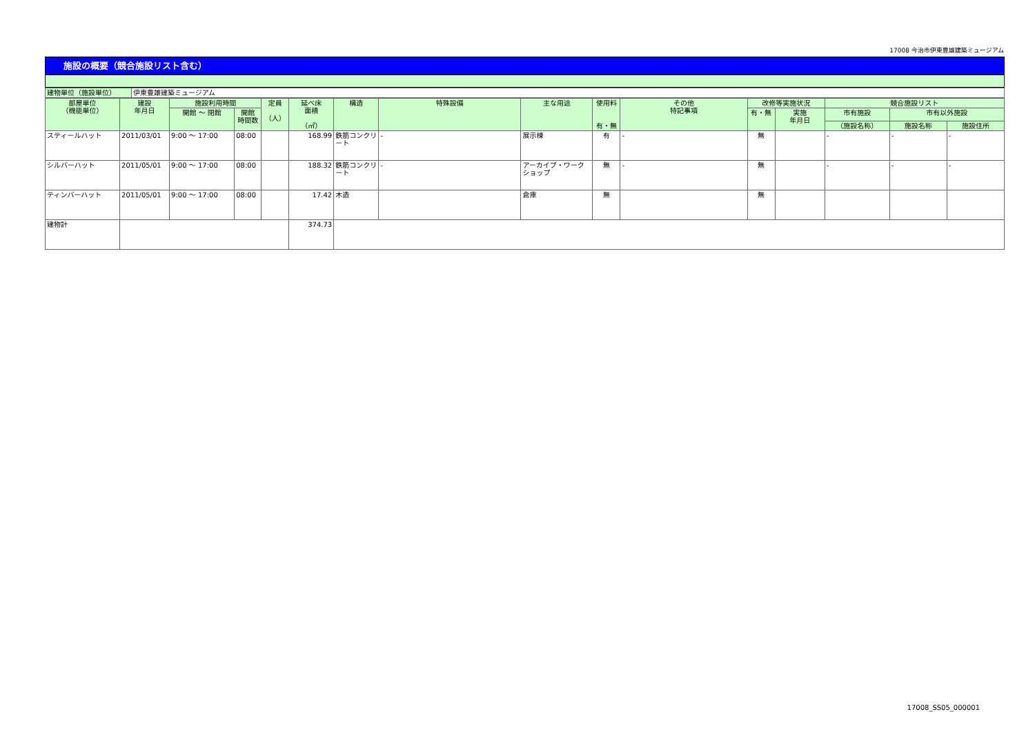17008 今治市伊東豊雄建築ミュージアム
施設の概要（競合施設リスト含む）
| 建物単位（施設単位） | 伊東豊雄建築ミュージアム |
| 部屋単位 （機能単位） | 建設 年月日 | 施設利用時間 | | 定員 （人） | 延べ床 面積 （㎡） | 構造 | 特殊設備 | 主な用途 | 使用料 有・無 | その他 特記事項 | 改修等実施状況 | | 競合施設リスト | | |
| --- | --- | --- | --- | --- | --- | --- | --- | --- | --- | --- | --- | --- | --- | --- | --- |
| | | 開館 〜 閉館 | 開館 時間数 | | | | | | | | 有・無 | 実施 年月日 | 市有施設 | 市有以外施設 | |
| | | | | | | | | | | | | | （施設名称） | 施設名称 | 施設住所 |
| スティールハット | 2011/03/01 | 9:00 〜 17:00 | 08:00 | | 168.99 | 鉄筋コンクリート | - | 展示棟 | 有 | - | 無 | | - | - | - |
| シルバーハット | 2011/05/01 | 9:00 〜 17:00 | 08:00 | | 188.32 | 鉄筋コンクリート | - | アーカイブ・ワークショップ | 無 | - | 無 | | - | - | - |
| ティンバーハット | 2011/05/01 | 9:00 〜 17:00 | 08:00 | | 17.42 | 木造 | | 倉庫 | 無 | | 無 | | | | |
| 建物計 | | | | | 374.73 | | | | | | | | | | |
17008_SS05_000001